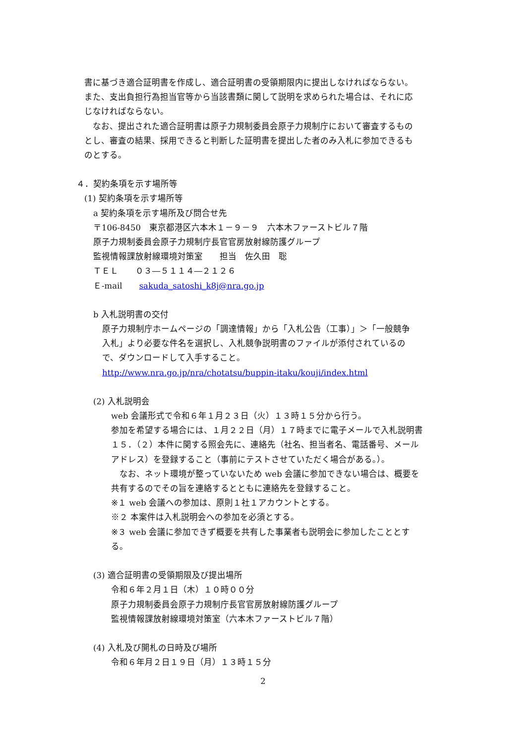書に基づき適合証明書を作成し、適合証明書の受領期限内に提出しなければならない。
また、支出負担行為担当官等から当該書類に関して説明を求められた場合は、それに応
じなければならない。
　なお、提出された適合証明書は原子力規制委員会原子力規制庁において審査するもの
とし、審査の結果、採用できると判断した証明書を提出した者のみ入札に参加できるも
のとする。
４．契約条項を示す場所等
(1) 契約条項を示す場所等
a 契約条項を示す場所及び問合せ先
〒106-8450　東京都港区六本木１－９－９　六本木ファーストビル７階
原子力規制委員会原子力規制庁長官官房放射線防護グループ
監視情報課放射線環境対策室　　担当　佐久田　聡
ＴＥＬ　　０３―５１１４―２１２６
Ｅ-mail　　sakuda_satoshi_k8j@nra.go.jp
b 入札説明書の交付
原子力規制庁ホームページの「調達情報」から「入札公告（工事）」＞「一般競争
入札」より必要な件名を選択し、入札競争説明書のファイルが添付されているの
で、ダウンロードして入手すること。
http://www.nra.go.jp/nra/chotatsu/buppin-itaku/kouji/index.html
(2) 入札説明会
web 会議形式で令和６年１月２３日（火）１３時１５分から行う。
参加を希望する場合には、１月２２日（月）１７時までに電子メールで入札説明書
１５．（２）本件に関する照会先に、連絡先（社名、担当者名、電話番号、メール
アドレス）を登録すること（事前にテストさせていただく場合がある。）。
　なお、ネット環境が整っていないため web 会議に参加できない場合は、概要を
共有するのでその旨を連絡するとともに連絡先を登録すること。
※１ web 会議への参加は、原則１社１アカウントとする。
※２ 本案件は入札説明会への参加を必須とする。
※３ web 会議に参加できず概要を共有した事業者も説明会に参加したこととす
る。
(3) 適合証明書の受領期限及び提出場所
令和６年２月１日（木）１０時００分
原子力規制委員会原子力規制庁長官官房放射線防護グループ
監視情報課放射線環境対策室（六本木ファーストビル７階）
(4) 入札及び開札の日時及び場所
令和６年月２日１９日（月）１３時１５分
2